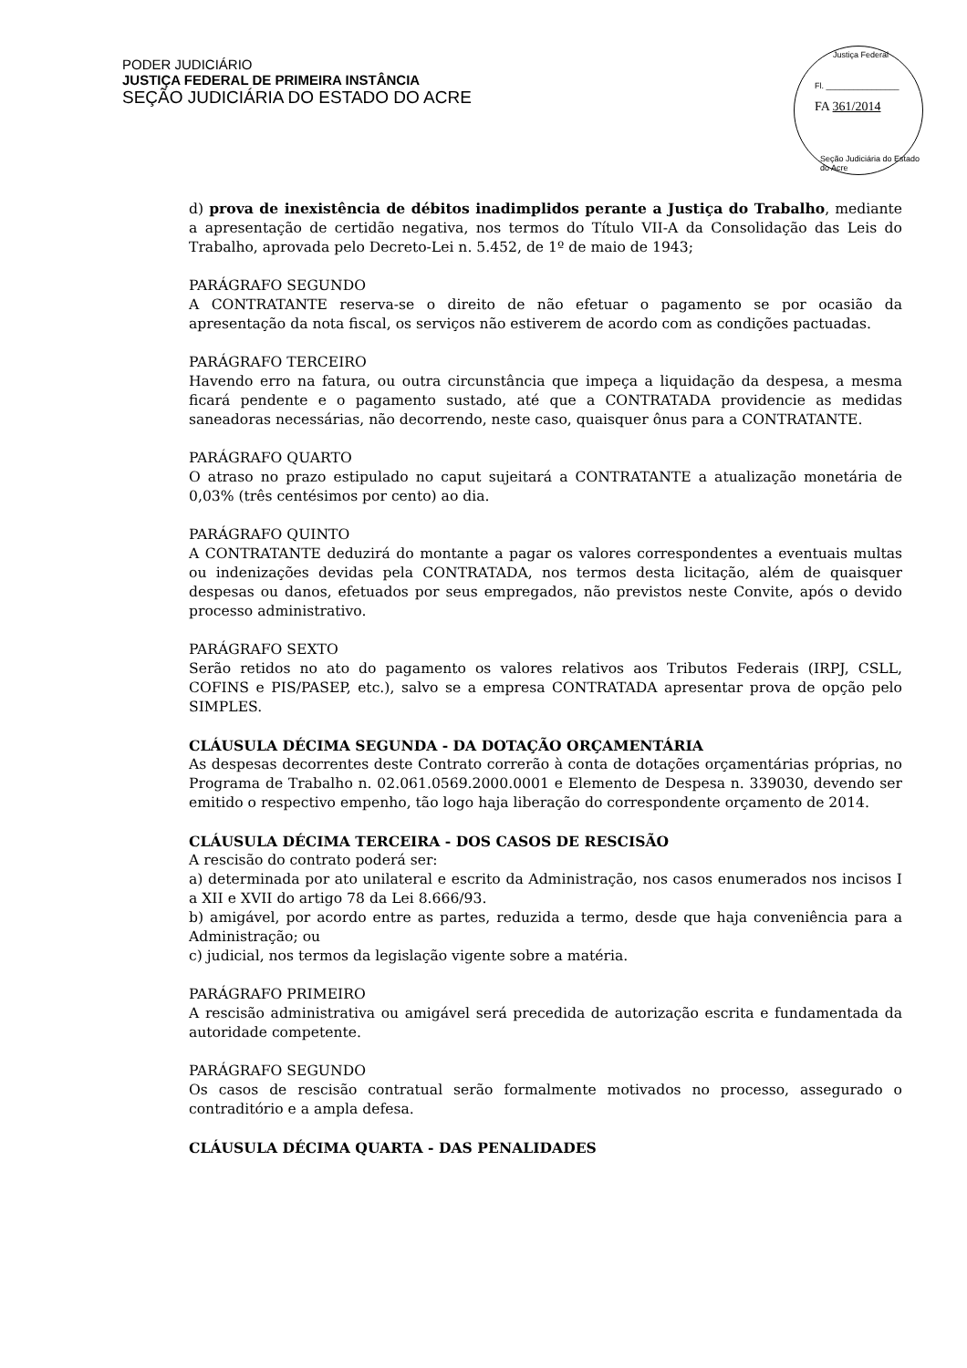PODER JUDICIÁRIO
JUSTIÇA FEDERAL DE PRIMEIRA INSTÂNCIA
SEÇÃO JUDICIÁRIA DO ESTADO DO ACRE
Justiça Federal
Fl. ________________
FA 361/2014
Seção Judiciária do Estado do Acre
d) prova de inexistência de débitos inadimplidos perante a Justiça do Trabalho, mediante a apresentação de certidão negativa, nos termos do Título VII-A da Consolidação das Leis do Trabalho, aprovada pelo Decreto-Lei n. 5.452, de 1º de maio de 1943;
PARÁGRAFO SEGUNDO
A CONTRATANTE reserva-se o direito de não efetuar o pagamento se por ocasião da apresentação da nota fiscal, os serviços não estiverem de acordo com as condições pactuadas.
PARÁGRAFO TERCEIRO
Havendo erro na fatura, ou outra circunstância que impeça a liquidação da despesa, a mesma ficará pendente e o pagamento sustado, até que a CONTRATADA providencie as medidas saneadoras necessárias, não decorrendo, neste caso, quaisquer ônus para a CONTRATANTE.
PARÁGRAFO QUARTO
O atraso no prazo estipulado no caput sujeitará a CONTRATANTE a atualização monetária de 0,03% (três centésimos por cento) ao dia.
PARÁGRAFO QUINTO
A CONTRATANTE deduzirá do montante a pagar os valores correspondentes a eventuais multas ou indenizações devidas pela CONTRATADA, nos termos desta licitação, além de quaisquer despesas ou danos, efetuados por seus empregados, não previstos neste Convite, após o devido processo administrativo.
PARÁGRAFO SEXTO
Serão retidos no ato do pagamento os valores relativos aos Tributos Federais (IRPJ, CSLL, COFINS e PIS/PASEP, etc.), salvo se a empresa CONTRATADA apresentar prova de opção pelo SIMPLES.
CLÁUSULA DÉCIMA SEGUNDA - DA DOTAÇÃO ORÇAMENTÁRIA
As despesas decorrentes deste Contrato correrão à conta de dotações orçamentárias próprias, no Programa de Trabalho n. 02.061.0569.2000.0001 e Elemento de Despesa n. 339030, devendo ser emitido o respectivo empenho, tão logo haja liberação do correspondente orçamento de 2014.
CLÁUSULA DÉCIMA TERCEIRA - DOS CASOS DE RESCISÃO
A rescisão do contrato poderá ser:
a) determinada por ato unilateral e escrito da Administração, nos casos enumerados nos incisos I a XII e XVII do artigo 78 da Lei 8.666/93.
b) amigável, por acordo entre as partes, reduzida a termo, desde que haja conveniência para a Administração; ou
c) judicial, nos termos da legislação vigente sobre a matéria.
PARÁGRAFO PRIMEIRO
A rescisão administrativa ou amigável será precedida de autorização escrita e fundamentada da autoridade competente.
PARÁGRAFO SEGUNDO
Os casos de rescisão contratual serão formalmente motivados no processo, assegurado o contraditório e a ampla defesa.
CLÁUSULA DÉCIMA QUARTA - DAS PENALIDADES